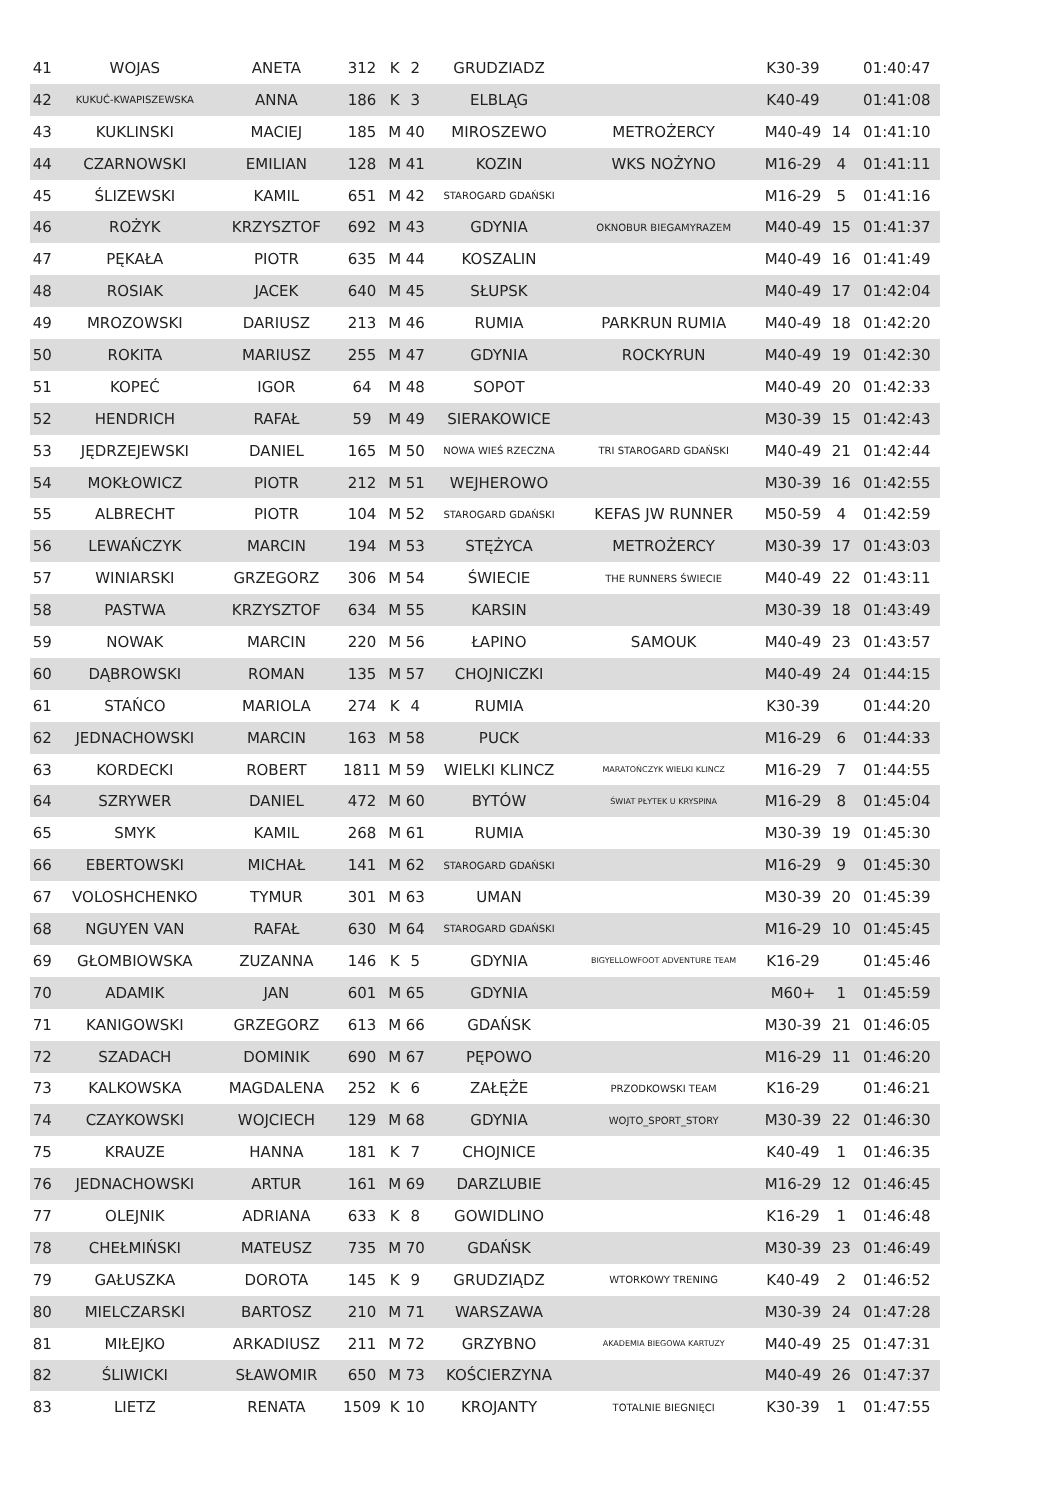| 41 | WOJAS | ANETA | 312 | K | 2 | GRUDZIADZ | | K30-39 | | 01:40:47 |
| 42 | KUKUĆ-KWAPISZEWSKA | ANNA | 186 | K | 3 | ELBLĄG | | K40-49 | | 01:41:08 |
| 43 | KUKLINSKI | MACIEJ | 185 | M | 40 | MIROSZEWO | METROŻERCY | M40-49 | 14 | 01:41:10 |
| 44 | CZARNOWSKI | EMILIAN | 128 | M | 41 | KOZIN | WKS NOŻYNO | M16-29 | 4 | 01:41:11 |
| 45 | ŚLIZEWSKI | KAMIL | 651 | M | 42 | STAROGARD GDAŃSKI | | M16-29 | 5 | 01:41:16 |
| 46 | ROŻYK | KRZYSZTOF | 692 | M | 43 | GDYNIA | OKNOBUR BIEGAMYRAZEM | M40-49 | 15 | 01:41:37 |
| 47 | PĘKAŁA | PIOTR | 635 | M | 44 | KOSZALIN | | M40-49 | 16 | 01:41:49 |
| 48 | ROSIAK | JACEK | 640 | M | 45 | SŁUPSK | | M40-49 | 17 | 01:42:04 |
| 49 | MROZOWSKI | DARIUSZ | 213 | M | 46 | RUMIA | PARKRUN RUMIA | M40-49 | 18 | 01:42:20 |
| 50 | ROKITA | MARIUSZ | 255 | M | 47 | GDYNIA | ROCKYRUN | M40-49 | 19 | 01:42:30 |
| 51 | KOPEĆ | IGOR | 64 | M | 48 | SOPOT | | M40-49 | 20 | 01:42:33 |
| 52 | HENDRICH | RAFAŁ | 59 | M | 49 | SIERAKOWICE | | M30-39 | 15 | 01:42:43 |
| 53 | JĘDRZEJEWSKI | DANIEL | 165 | M | 50 | NOWA WIEŚ RZECZNA | TRI STAROGARD GDAŃSKI | M40-49 | 21 | 01:42:44 |
| 54 | MOKŁOWICZ | PIOTR | 212 | M | 51 | WEJHEROWO | | M30-39 | 16 | 01:42:55 |
| 55 | ALBRECHT | PIOTR | 104 | M | 52 | STAROGARD GDAŃSKI | KEFAS JW RUNNER | M50-59 | 4 | 01:42:59 |
| 56 | LEWAŃCZYK | MARCIN | 194 | M | 53 | STĘŻYCA | METROŻERCY | M30-39 | 17 | 01:43:03 |
| 57 | WINIARSKI | GRZEGORZ | 306 | M | 54 | ŚWIECIE | THE RUNNERS ŚWIECIE | M40-49 | 22 | 01:43:11 |
| 58 | PASTWA | KRZYSZTOF | 634 | M | 55 | KARSIN | | M30-39 | 18 | 01:43:49 |
| 59 | NOWAK | MARCIN | 220 | M | 56 | ŁAPINO | SAMOUK | M40-49 | 23 | 01:43:57 |
| 60 | DĄBROWSKI | ROMAN | 135 | M | 57 | CHOJNICZKI | | M40-49 | 24 | 01:44:15 |
| 61 | STAŃCO | MARIOLA | 274 | K | 4 | RUMIA | | K30-39 | | 01:44:20 |
| 62 | JEDNACHOWSKI | MARCIN | 163 | M | 58 | PUCK | | M16-29 | 6 | 01:44:33 |
| 63 | KORDECKI | ROBERT | 1811 | M | 59 | WIELKI KLINCZ | MARATOŃCZYK WIELKI KLINCZ | M16-29 | 7 | 01:44:55 |
| 64 | SZRYWER | DANIEL | 472 | M | 60 | BYTÓW | ŚWIAT PŁYTEK U KRYSPINA | M16-29 | 8 | 01:45:04 |
| 65 | SMYK | KAMIL | 268 | M | 61 | RUMIA | | M30-39 | 19 | 01:45:30 |
| 66 | EBERTOWSKI | MICHAŁ | 141 | M | 62 | STAROGARD GDAŃSKI | | M16-29 | 9 | 01:45:30 |
| 67 | VOLOSHCHENKO | TYMUR | 301 | M | 63 | UMAN | | M30-39 | 20 | 01:45:39 |
| 68 | NGUYEN VAN | RAFAŁ | 630 | M | 64 | STAROGARD GDAŃSKI | | M16-29 | 10 | 01:45:45 |
| 69 | GŁOMBIOWSKA | ZUZANNA | 146 | K | 5 | GDYNIA | BIGYELLOWFOOT ADVENTURE TEAM | K16-29 | | 01:45:46 |
| 70 | ADAMIK | JAN | 601 | M | 65 | GDYNIA | | M60+ | 1 | 01:45:59 |
| 71 | KANIGOWSKI | GRZEGORZ | 613 | M | 66 | GDAŃSK | | M30-39 | 21 | 01:46:05 |
| 72 | SZADACH | DOMINIK | 690 | M | 67 | PĘPOWO | | M16-29 | 11 | 01:46:20 |
| 73 | KALKOWSKA | MAGDALENA | 252 | K | 6 | ZAŁĘŻE | PRZODKOWSKI TEAM | K16-29 | | 01:46:21 |
| 74 | CZAYKOWSKI | WOJCIECH | 129 | M | 68 | GDYNIA | WOJTO_SPORT_STORY | M30-39 | 22 | 01:46:30 |
| 75 | KRAUZE | HANNA | 181 | K | 7 | CHOJNICE | | K40-49 | 1 | 01:46:35 |
| 76 | JEDNACHOWSKI | ARTUR | 161 | M | 69 | DARZLUBIE | | M16-29 | 12 | 01:46:45 |
| 77 | OLEJNIK | ADRIANA | 633 | K | 8 | GOWIDLINO | | K16-29 | 1 | 01:46:48 |
| 78 | CHEŁMIŃSKI | MATEUSZ | 735 | M | 70 | GDAŃSK | | M30-39 | 23 | 01:46:49 |
| 79 | GAŁUSZKA | DOROTA | 145 | K | 9 | GRUDZIĄDZ | WTORKOWY TRENING | K40-49 | 2 | 01:46:52 |
| 80 | MIELCZARSKI | BARTOSZ | 210 | M | 71 | WARSZAWA | | M30-39 | 24 | 01:47:28 |
| 81 | MIŁEJKO | ARKADIUSZ | 211 | M | 72 | GRZYBNO | AKADEMIA BIEGOWA KARTUZY | M40-49 | 25 | 01:47:31 |
| 82 | ŚLIWICKI | SŁAWOMIR | 650 | M | 73 | KOŚCIERZYNA | | M40-49 | 26 | 01:47:37 |
| 83 | LIETZ | RENATA | 1509 | K | 10 | KROJANTY | TOTALNIE BIEGNIĘCI | K30-39 | 1 | 01:47:55 |